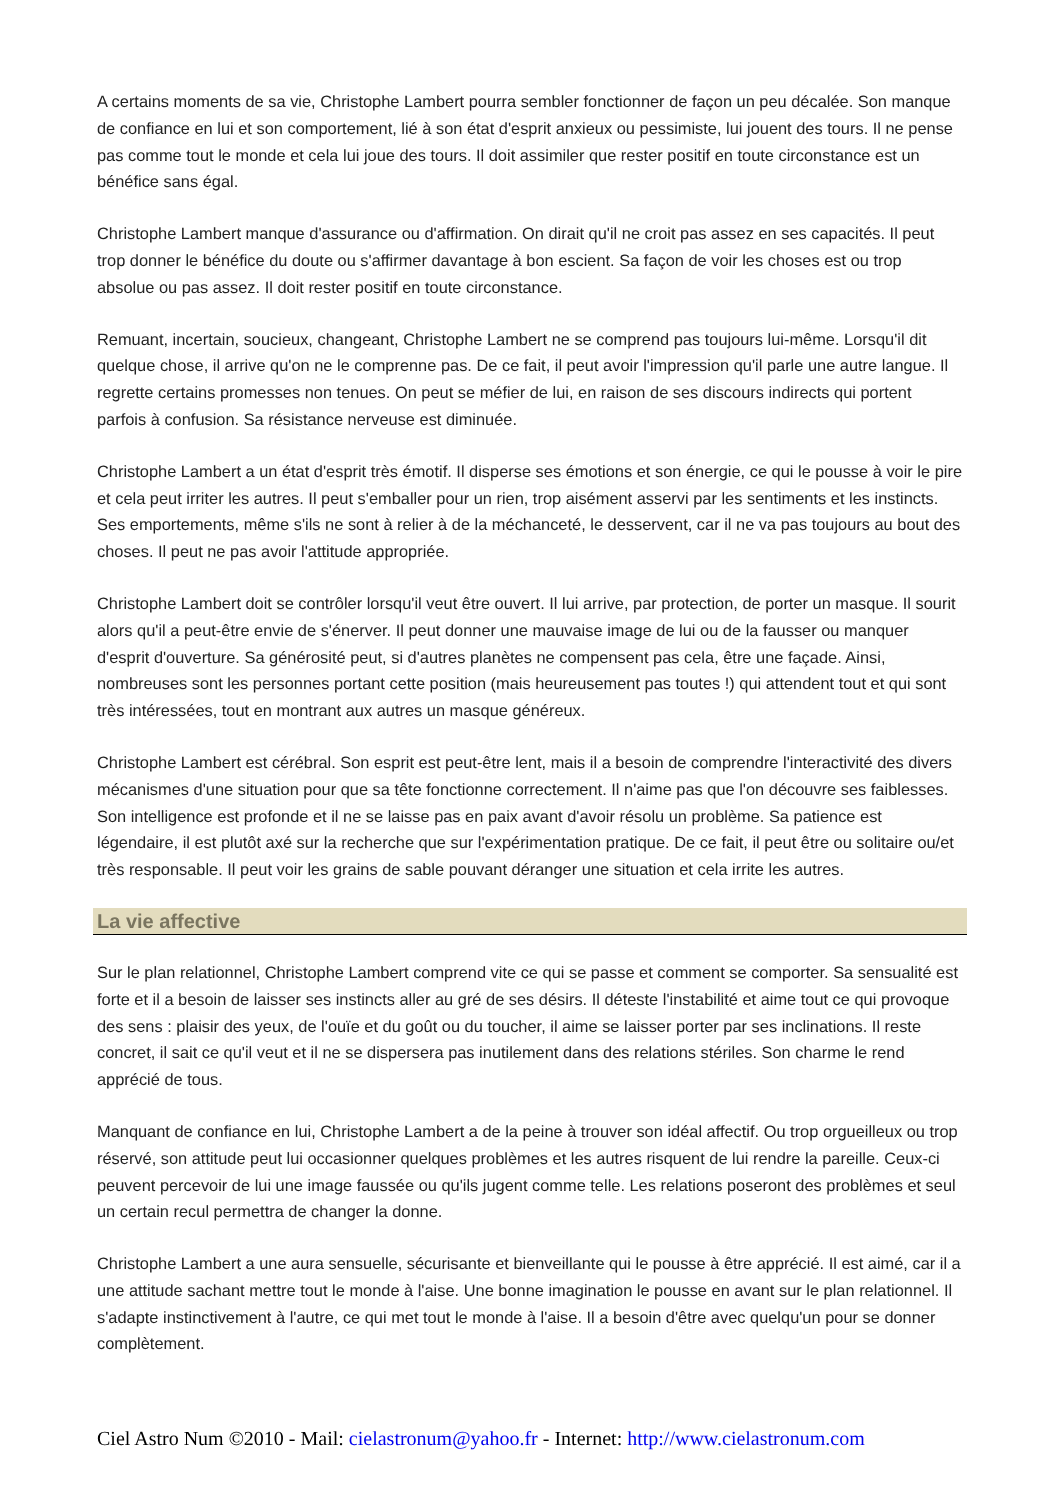A certains moments de sa vie, Christophe Lambert pourra sembler fonctionner de façon un peu décalée. Son manque de confiance en lui et son comportement, lié à son état d'esprit anxieux ou pessimiste, lui jouent des tours. Il ne pense pas comme tout le monde et cela lui joue des tours. Il doit assimiler que rester positif en toute circonstance est un bénéfice sans égal.
Christophe Lambert manque d'assurance ou d'affirmation. On dirait qu'il ne croit pas assez en ses capacités. Il peut trop donner le bénéfice du doute ou s'affirmer davantage à bon escient. Sa façon de voir les choses est ou trop absolue ou pas assez. Il doit rester positif en toute circonstance.
Remuant, incertain, soucieux, changeant, Christophe Lambert ne se comprend pas toujours lui-même. Lorsqu'il dit quelque chose, il arrive qu'on ne le comprenne pas. De ce fait, il peut avoir l'impression qu'il parle une autre langue. Il regrette certains promesses non tenues. On peut se méfier de lui, en raison de ses discours indirects qui portent parfois à confusion. Sa résistance nerveuse est diminuée.
Christophe Lambert a un état d'esprit très émotif. Il disperse ses émotions et son énergie, ce qui le pousse à voir le pire et cela peut irriter les autres. Il peut s'emballer pour un rien, trop aisément asservi par les sentiments et les instincts. Ses emportements, même s'ils ne sont à relier à de la méchanceté, le desservent, car il ne va pas toujours au bout des choses. Il peut ne pas avoir l'attitude appropriée.
Christophe Lambert doit se contrôler lorsqu'il veut être ouvert. Il lui arrive, par protection, de porter un masque. Il sourit alors qu'il a peut-être envie de s'énerver. Il peut donner une mauvaise image de lui ou de la fausser ou manquer d'esprit d'ouverture. Sa générosité peut, si d'autres planètes ne compensent pas cela, être une façade. Ainsi, nombreuses sont les personnes portant cette position (mais heureusement pas toutes !) qui attendent tout et qui sont très intéressées, tout en montrant aux autres un masque généreux.
Christophe Lambert est cérébral. Son esprit est peut-être lent, mais il a besoin de comprendre l'interactivité des divers mécanismes d'une situation pour que sa tête fonctionne correctement. Il n'aime pas que l'on découvre ses faiblesses. Son intelligence est profonde et il ne se laisse pas en paix avant d'avoir résolu un problème. Sa patience est légendaire, il est plutôt axé sur la recherche que sur l'expérimentation pratique. De ce fait, il peut être ou solitaire ou/et très responsable. Il peut voir les grains de sable pouvant déranger une situation et cela irrite les autres.
La vie affective
Sur le plan relationnel, Christophe Lambert comprend vite ce qui se passe et comment se comporter. Sa sensualité est forte et il a besoin de laisser ses instincts aller au gré de ses désirs. Il déteste l'instabilité et aime tout ce qui provoque des sens : plaisir des yeux, de l'ouïe et du goût ou du toucher, il aime se laisser porter par ses inclinations. Il reste concret, il sait ce qu'il veut et il ne se dispersera pas inutilement dans des relations stériles. Son charme le rend apprécié de tous.
Manquant de confiance en lui, Christophe Lambert a de la peine à trouver son idéal affectif. Ou trop orgueilleux ou trop réservé, son attitude peut lui occasionner quelques problèmes et les autres risquent de lui rendre la pareille. Ceux-ci peuvent percevoir de lui une image faussée ou qu'ils jugent comme telle. Les relations poseront des problèmes et seul un certain recul permettra de changer la donne.
Christophe Lambert a une aura sensuelle, sécurisante et bienveillante qui le pousse à être apprécié. Il est aimé, car il a une attitude sachant mettre tout le monde à l'aise. Une bonne imagination le pousse en avant sur le plan relationnel. Il s'adapte instinctivement à l'autre, ce qui met tout le monde à l'aise. Il a besoin d'être avec quelqu'un pour se donner complètement.
Ciel Astro Num ©2010 - Mail: cielastronum@yahoo.fr - Internet: http://www.cielastronum.com